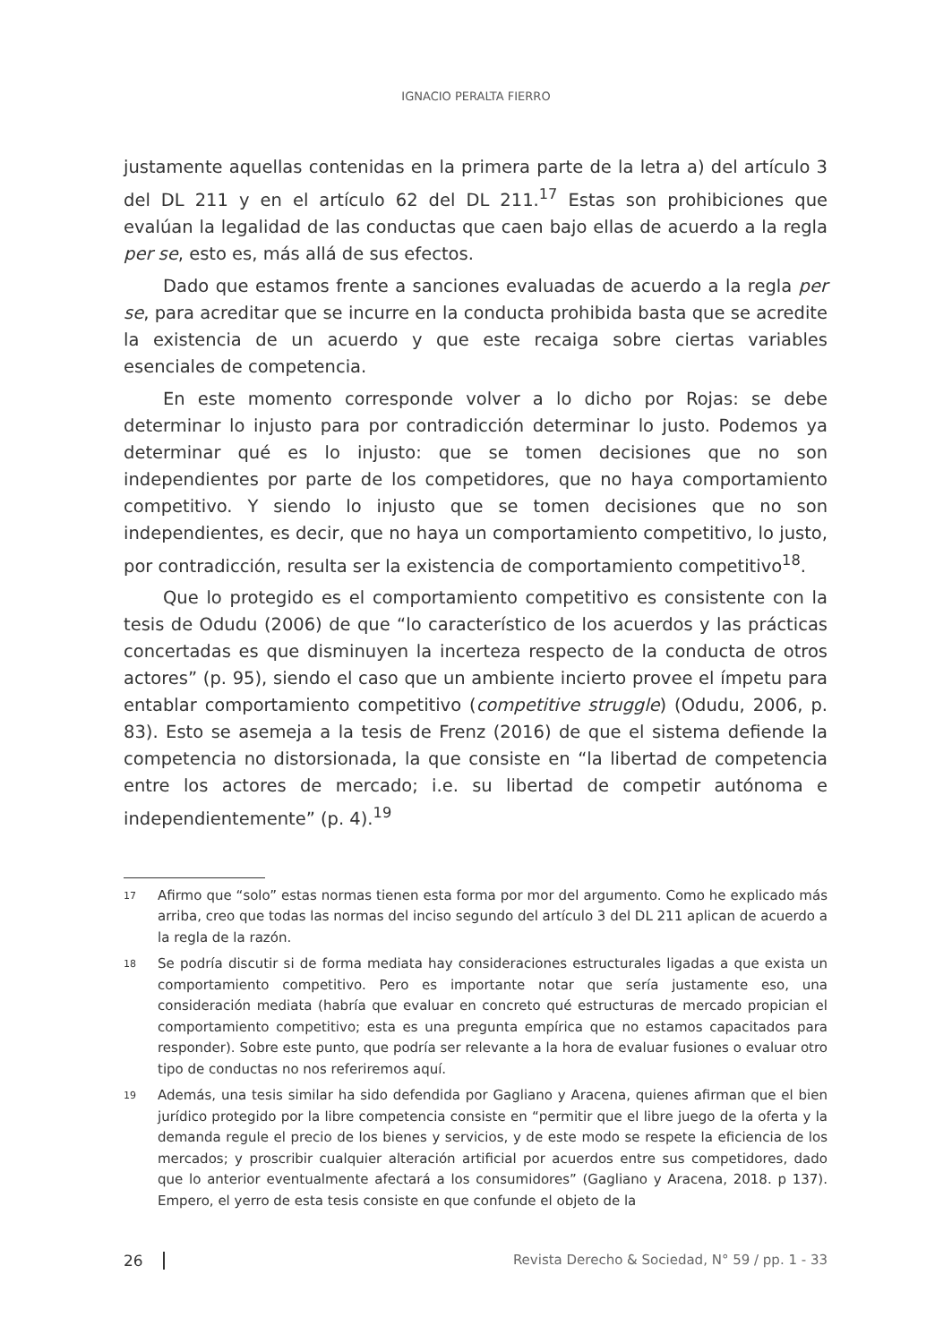IGNACIO PERALTA FIERRO
justamente aquellas contenidas en la primera parte de la letra a) del artículo 3 del DL 211 y en el artículo 62 del DL 211.<sup>17</sup> Estas son prohibiciones que evalúan la legalidad de las conductas que caen bajo ellas de acuerdo a la regla per se, esto es, más allá de sus efectos.
Dado que estamos frente a sanciones evaluadas de acuerdo a la regla per se, para acreditar que se incurre en la conducta prohibida basta que se acredite la existencia de un acuerdo y que este recaiga sobre ciertas variables esenciales de competencia.
En este momento corresponde volver a lo dicho por Rojas: se debe determinar lo injusto para por contradicción determinar lo justo. Podemos ya determinar qué es lo injusto: que se tomen decisiones que no son independientes por parte de los competidores, que no haya comportamiento competitivo. Y siendo lo injusto que se tomen decisiones que no son independientes, es decir, que no haya un comportamiento competitivo, lo justo, por contradicción, resulta ser la existencia de comportamiento competitivo<sup>18</sup>.
Que lo protegido es el comportamiento competitivo es consistente con la tesis de Odudu (2006) de que “lo característico de los acuerdos y las prácticas concertadas es que disminuyen la incerteza respecto de la conducta de otros actores” (p. 95), siendo el caso que un ambiente incierto provee el ímpetu para entablar comportamiento competitivo (competitive struggle) (Odudu, 2006, p. 83). Esto se asemeja a la tesis de Frenz (2016) de que el sistema defiende la competencia no distorsionada, la que consiste en “la libertad de competencia entre los actores de mercado; i.e. su libertad de competir autónoma e independientemente” (p. 4).<sup>19</sup>
17 Afirmo que “solo” estas normas tienen esta forma por mor del argumento. Como he explicado más arriba, creo que todas las normas del inciso segundo del artículo 3 del DL 211 aplican de acuerdo a la regla de la razón.
18 Se podría discutir si de forma mediata hay consideraciones estructurales ligadas a que exista un comportamiento competitivo. Pero es importante notar que sería justamente eso, una consideración mediata (habría que evaluar en concreto qué estructuras de mercado propician el comportamiento competitivo; esta es una pregunta empírica que no estamos capacitados para responder). Sobre este punto, que podría ser relevante a la hora de evaluar fusiones o evaluar otro tipo de conductas no nos referiremos aquí.
19 Además, una tesis similar ha sido defendida por Gagliano y Aracena, quienes afirman que el bien jurídico protegido por la libre competencia consiste en “permitir que el libre juego de la oferta y la demanda regule el precio de los bienes y servicios, y de este modo se respete la eficiencia de los mercados; y proscribir cualquier alteración artificial por acuerdos entre sus competidores, dado que lo anterior eventualmente afectará a los consumidores” (Gagliano y Aracena, 2018. p 137). Empero, el yerro de esta tesis consiste en que confunde el objeto de la
26 Revista Derecho & Sociedad, N° 59 / pp. 1 - 33